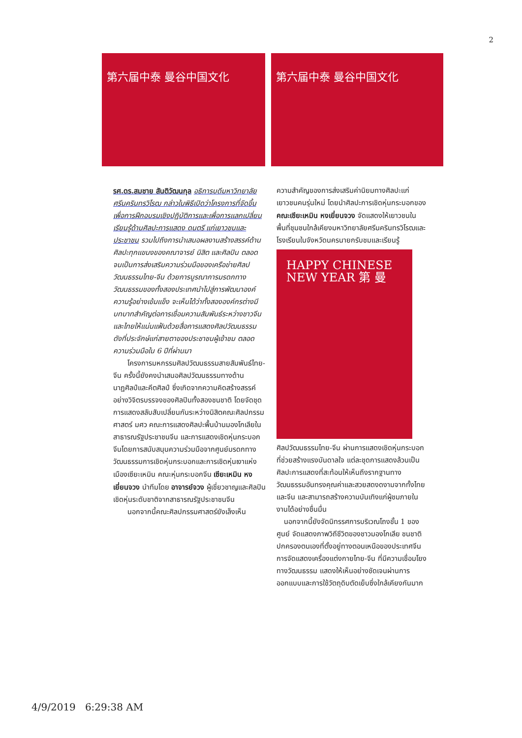2
第六届中泰 曼谷中国文化 第六届中泰 曼谷中国文化
รศ.ดร.สมชาย สันติวัฒนกุล อธิการบดีมหาวิทยาลัยศรีนครินทรวิโรฒ กล่าวในพิธีเปิดว่าโครงการที่จัดขึ้นเพื่อการฝึกอบรมเชิงปฏิบัติการและเพื่อการแลกเปลี่ยนเรียนรู้ด้านศิลปะการแสดง ดนตรี แก่เยาวชนและประชาชน รวมไปถึงการนำเสนอผลงานสร้างสรรค์ด้านศิลปะทุกแขนงของคณาจารย์ นิสิต และศิลปิน ตลอดจนเป็นการส่งเสริมความร่วมมือของเครือข่ายศิลปวัฒนธรรมไทย-จีน ด้วยการบูรณาการมรดกทางวัฒนธรรมของทั้งสองประเทศนำไปสู่การพัฒนาองค์ความรู้อย่างเข้มแข็ง จะเห็นได้ว่าทั้งสององค์กรต่างมีบทบาทสำคัญต่อการเชื่อมความสัมพันธ์ระหว่างชาวจีนและไทยให้แน่นแฟ้นด้วยสื่อการแสดงศิลปวัฒนธรรม ดังที่ประจักษ์แก่สายตาของประชาชนผู้เข้าชม ตลอดความร่วมมือใน 6 ปีที่ผ่านมา
  โครงการมหกรรมศิลปวัฒนธรรมสายสัมพันธ์ไทย-จีน ครั้งนี้ยังคงนำเสนอศิลปวัฒนธรรมทางด้านนาฏศิลป์และคีตศิลป์ ซึ่งเกิดจากความคิดสร้างสรรค์อย่างวิจิตรบรรจงของศิลปินทั้งสองชนชาติ โดยจัดชุดการแสดงสลับสับเปลี่ยนกันระหว่างนิสิตคณะศิลปกรรมศาสตร์ มศว คณะการแสดงศิลปะพื้นบ้านมองโกเลียในสาธารณรัฐประชาชนจีน และการแสดงเชิดหุ่นกระบอกจีนโดยการสนับสนุนความร่วมมือจากศูนย์มรดกทางวัฒนธรรมการเชิดหุ่นกระบอกและการเชิดหุ่นเงาแห่งเมืองเซียะเหมิน คณะหุ่นกระบอกจีน เซียะเหมิน หงเยี่ยนจวง นำทีมโดย อาจารย์จวง ผู้เชี่ยวชาญและศิลปินเชิดหุ่นระดับชาติจากสาธารณรัฐประชาชนจีน
  นอกจากนี้คณะศิลปกรรมศาสตร์ยังเล็งเห็น
ความสำคัญของการส่งเสริมค่านิยมทางศิลปะแก่เยาวชนคนรุ่นใหม่ โดยนำศิลปะการเชิดหุ่นกระบอกของ คณะเซียะเหมิน หงเยี่ยนจวง จัดแสดงให้เยาวชนในพื้นที่ชุมชนใกล้เคียงมหาวิทยาลัยศรีนครินทรวิโรฒและโรงเรียนในจังหวัดนครนายกรับชมและเรียนรู้
HAPPY CHINESE NEW YEAR 第 曼
ศิลปวัฒนธรรมไทย-จีน ผ่านการแสดงเชิดหุ่นกระบอกที่ช่วยสร้างแรงบันดาลใจ แต่ละชุดการแสดงล้วนเป็นศิลปะการแสดงที่สะท้อนให้เห็นถึงรากฐานทางวัฒนธรรมอันทรงคุณค่าและสวยสดงดงามจากทั้งไทยและจีน และสามารถสร้างความบันเทิงแก่ผู้ชมภายในงานได้อย่างชื่นมื่น
 นอกจากนี้ยังจัดนิทรรศการบริเวณโถงชั้น 1 ของศูนย์ จัดแสดงภาพวิถีชีวิตของชาวมองโกเลีย ชนชาติปกครองตนเองที่ตั้งอยู่ทางตอนเหนือของประเทศจีน การจัดแสดงเครื่องแต่งกายไทย-จีน ที่มีความเชื่อมโยงทางวัฒนธรรม แสดงให้เห็นอย่างชัดเจนผ่านการออกแบบและการใช้วัตถุดิบตัดเย็บซึ่งใกล้เคียงกันมาก
4/9/2019 6:29:38 AM